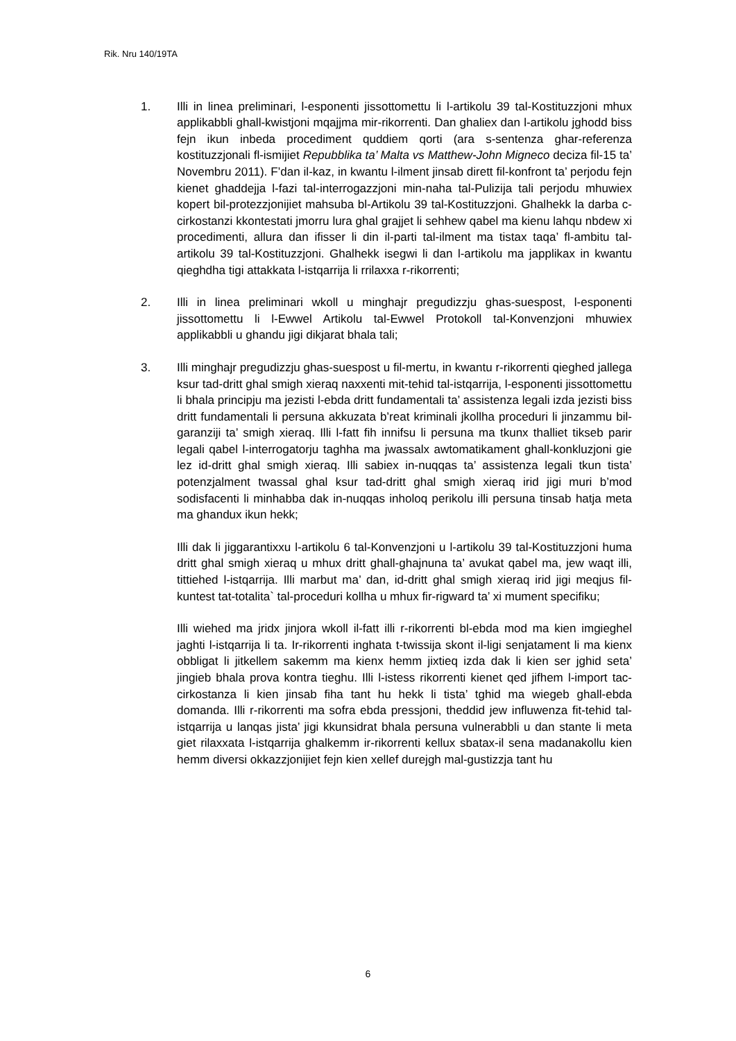Rik. Nru 140/19TA
1. Illi in linea preliminari, l-esponenti jissottomettu li l-artikolu 39 tal-Kostituzzjoni mhux applikabbli ghall-kwistjoni mqajjma mir-rikorrenti. Dan ghaliex dan l-artikolu jghodd biss fejn ikun inbeda procediment quddiem qorti (ara s-sentenza ghar-referenza kostituzzjonali fl-ismijiet Repubblika ta’ Malta vs Matthew-John Migneco deciza fil-15 ta’ Novembru 2011). F’dan il-kaz, in kwantu l-ilment jinsab dirett fil-konfront ta’ perjodu fejn kienet ghaddejja l-fazi tal-interrogazzjoni min-naha tal-Pulizija tali perjodu mhuwiex kopert bil-protezzjonijiet mahsuba bl-Artikolu 39 tal-Kostituzzjoni. Ghalhekk la darba c-cirkostanzi kkontestati jmorru lura ghal grajjet li sehhew qabel ma kienu lahqu nbdew xi procedimenti, allura dan ifisser li din il-parti tal-ilment ma tistax taqa’ fl-ambitu tal-artikolu 39 tal-Kostituzzjoni. Ghalhekk isegwi li dan l-artikolu ma japplikax in kwantu qieghdha tigi attakkata l-istqarrija li rrilaxxa r-rikorrenti;
2. Illi in linea preliminari wkoll u minghajr pregudizzju ghas-suespost, l-esponenti jissottomettu li l-Ewwel Artikolu tal-Ewwel Protokoll tal-Konvenzjoni mhuwiex applikabbli u ghandu jigi dikjarat bhala tali;
3. Illi minghajr pregudizzju ghas-suespost u fil-mertu, in kwantu r-rikorrenti qieghed jallega ksur tad-dritt ghal smigh xieraq naxxenti mit-tehid tal-istqarrija, l-esponenti jissottomettu li bhala principju ma jezisti l-ebda dritt fundamentali ta’ assistenza legali izda jezisti biss dritt fundamentali li persuna akkuzata b’reat kriminali jkollha proceduri li jinzammu bil-garanziji ta’ smigh xieraq. Illi l-fatt fih innifsu li persuna ma tkunx thalliet tikseb parir legali qabel l-interrogatorju taghha ma jwassalx awtomatikament ghall-konkluzjoni gie lez id-dritt ghal smigh xieraq. Illi sabiex in-nuqqas ta’ assistenza legali tkun tista’ potenzjalment twassal ghal ksur tad-dritt ghal smigh xieraq irid jigi muri b’mod sodisfacenti li minhabba dak in-nuqqas inholoq perikolu illi persuna tinsab hatja meta ma ghandux ikun hekk;
Illi dak li jiggarantixxu l-artikolu 6 tal-Konvenzjoni u l-artikolu 39 tal-Kostituzzjoni huma dritt ghal smigh xieraq u mhux dritt ghall-ghajnuna ta’ avukat qabel ma, jew waqt illi, tittiehed l-istqarrija. Illi marbut ma’ dan, id-dritt ghal smigh xieraq irid jigi meqjus fil-kuntest tat-totalita` tal-proceduri kollha u mhux fir-rigward ta’ xi mument specifiku;
Illi wiehed ma jridx jinjora wkoll il-fatt illi r-rikorrenti bl-ebda mod ma kien imgieghel jaghti l-istqarrija li ta. Ir-rikorrenti inghata t-twissija skont il-ligi senjatament li ma kienx obbligat li jitkellem sakemm ma kienx hemm jixtieq izda dak li kien ser jghid seta’ jingieb bhala prova kontra tieghu. Illi l-istess rikorrenti kienet qed jifhem l-import tac-cirkostanza li kien jinsab fiha tant hu hekk li tista’ tghid ma wiegeb ghall-ebda domanda. Illi r-rikorrenti ma sofra ebda pressjoni, theddid jew influwenza fit-tehid tal-istqarrija u lanqas jista’ jigi kkunsidrat bhala persuna vulnerabbli u dan stante li meta giet rilaxxata l-istqarrija ghalkemm ir-rikorrenti kellux sbatax-il sena madanakollu kien hemm diversi okkazzjonijiet fejn kien xellef durejgh mal-gustizzja tant hu
6